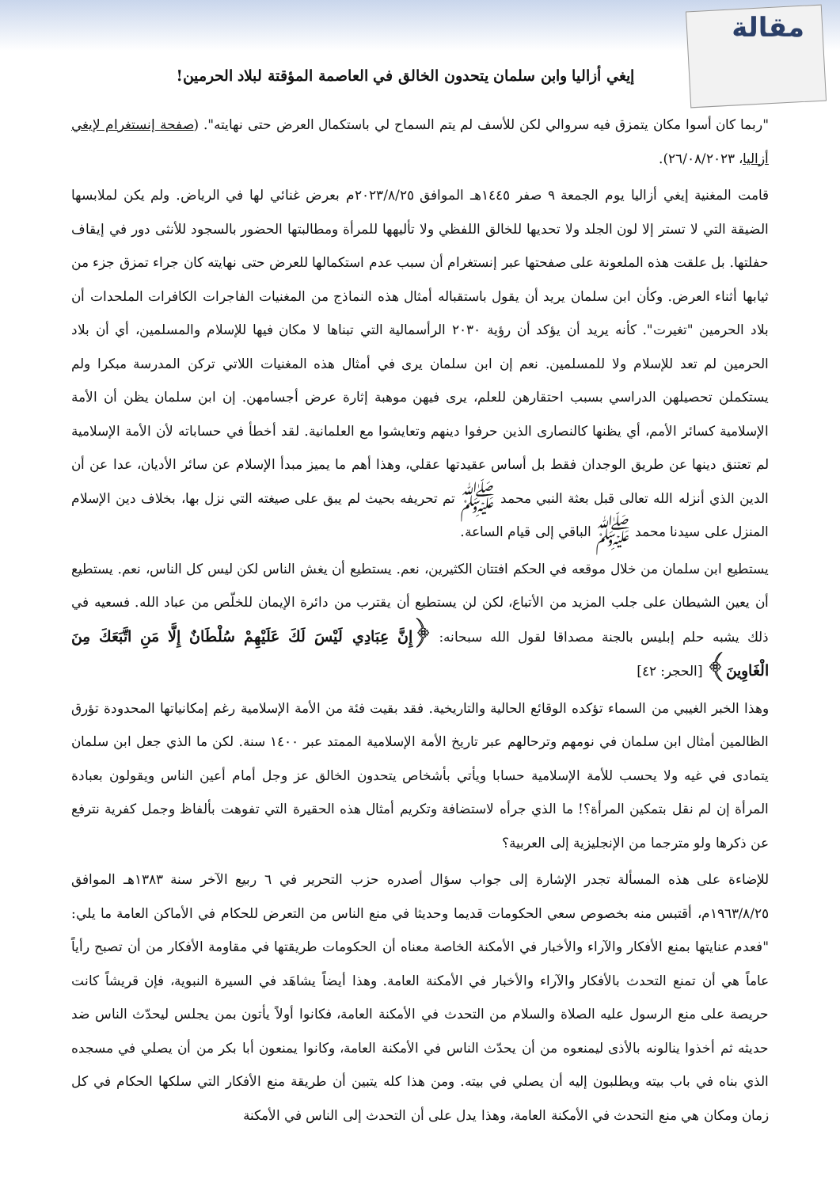مقالة
إيغي أزاليا وابن سلمان يتحدون الخالق في العاصمة المؤقتة لبلاد الحرمين!
"ربما كان أسوا مكان يتمزق فيه سروالي لكن للأسف لم يتم السماح لي باستكمال العرض حتى نهايته". (صفحة إنستغرام لإيغي أزاليا، ٢٦/٠٨/٢٠٢٣).
قامت المغنية إيغي أزاليا يوم الجمعة ٩ صفر ١٤٤٥هـ الموافق ٢٠٢٣/٨/٢٥م بعرض غنائي لها في الرياض. ولم يكن لملابسها الضيقة التي لا تستر إلا لون الجلد ولا تحديها للخالق اللفظي ولا تأليهها للمرأة ومطالبتها الحضور بالسجود للأنثى دور في إيقاف حفلتها. بل علقت هذه الملعونة على صفحتها عبر إنستغرام أن سبب عدم استكمالها للعرض حتى نهايته كان جراء تمزق جزء من ثيابها أثناء العرض. وكأن ابن سلمان يريد أن يقول باستقباله أمثال هذه النماذج من المغنيات الفاجرات الكافرات الملحدات أن بلاد الحرمين "تغيرت". كأنه يريد أن يؤكد أن رؤية ٢٠٣٠ الرأسمالية التي تبناها لا مكان فيها للإسلام والمسلمين، أي أن بلاد الحرمين لم تعد للإسلام ولا للمسلمين. نعم إن ابن سلمان يرى في أمثال هذه المغنيات اللاتي تركن المدرسة مبكرا ولم يستكملن تحصيلهن الدراسي بسبب احتقارهن للعلم، يرى فيهن موهبة إثارة عرض أجسامهن. إن ابن سلمان يظن أن الأمة الإسلامية كسائر الأمم، أي يظنها كالنصارى الذين حرفوا دينهم وتعايشوا مع العلمانية. لقد أخطأ في حساباته لأن الأمة الإسلامية لم تعتنق دينها عن طريق الوجدان فقط بل أساس عقيدتها عقلي، وهذا أهم ما يميز مبدأ الإسلام عن سائر الأديان، عدا عن أن الدين الذي أنزله الله تعالى قبل بعثة النبي محمد ﷺ تم تحريفه بحيث لم يبق على صيغته التي نزل بها، بخلاف دين الإسلام المنزل على سيدنا محمد ﷺ الباقي إلى قيام الساعة.
يستطيع ابن سلمان من خلال موقعه في الحكم افتتان الكثيرين، نعم. يستطيع أن يغش الناس لكن ليس كل الناس، نعم. يستطيع أن يعين الشيطان على جلب المزيد من الأتباع، لكن لن يستطيع أن يقترب من دائرة الإيمان للخلّص من عباد الله. فسعيه في ذلك يشبه حلم إبليس بالجنة مصداقا لقول الله سبحانه: ﴿إِنَّ عِبَادِي لَيْسَ لَكَ عَلَيْهِمْ سُلْطَانٌ إِلَّا مَنِ اتَّبَعَكَ مِنَ الْغَاوِينَ﴾ [الحجر: ٤٢]
وهذا الخبر الغيبي من السماء تؤكده الوقائع الحالية والتاريخية. فقد بقيت فئة من الأمة الإسلامية رغم إمكانياتها المحدودة تؤرق الظالمين أمثال ابن سلمان في نومهم وترحالهم عبر تاريخ الأمة الإسلامية الممتد عبر ١٤٠٠ سنة. لكن ما الذي جعل ابن سلمان يتمادى في غيه ولا يحسب للأمة الإسلامية حسابا ويأتي بأشخاص يتحدون الخالق عز وجل أمام أعين الناس ويقولون بعبادة المرأة إن لم نقل بتمكين المرأة؟! ما الذي جرأه لاستضافة وتكريم أمثال هذه الحقيرة التي تفوهت بألفاظ وجمل كفرية نترفع عن ذكرها ولو مترجما من الإنجليزية إلى العربية؟
للإضاءة على هذه المسألة تجدر الإشارة إلى جواب سؤال أصدره حزب التحرير في ٦ ربيع الآخر سنة ١٣٨٣هـ الموافق ١٩٦٣/٨/٢٥م، أقتبس منه بخصوص سعي الحكومات قديما وحديثا في منع الناس من التعرض للحكام في الأماكن العامة ما يلي: "فعدم عنايتها بمنع الأفكار والآراء والأخبار في الأمكنة الخاصة معناه أن الحكومات طريقتها في مقاومة الأفكار من أن تصبح رأياً عاماً هي أن تمنع التحدث بالأفكار والآراء والأخبار في الأمكنة العامة. وهذا أيضاً يشاهَد في السيرة النبوية، فإن قريشاً كانت حريصة على منع الرسول عليه الصلاة والسلام من التحدث في الأمكنة العامة، فكانوا أولاً يأتون بمن يجلس ليحدّث الناس ضد حديثه ثم أخذوا ينالونه بالأذى ليمنعوه من أن يحدّث الناس في الأمكنة العامة، وكانوا يمنعون أبا بكر من أن يصلي في مسجده الذي بناه في باب بيته ويطلبون إليه أن يصلي في بيته. ومن هذا كله يتبين أن طريقة منع الأفكار التي سلكها الحكام في كل زمان ومكان هي منع التحدث في الأمكنة العامة، وهذا يدل على أن التحدث إلى الناس في الأمكنة